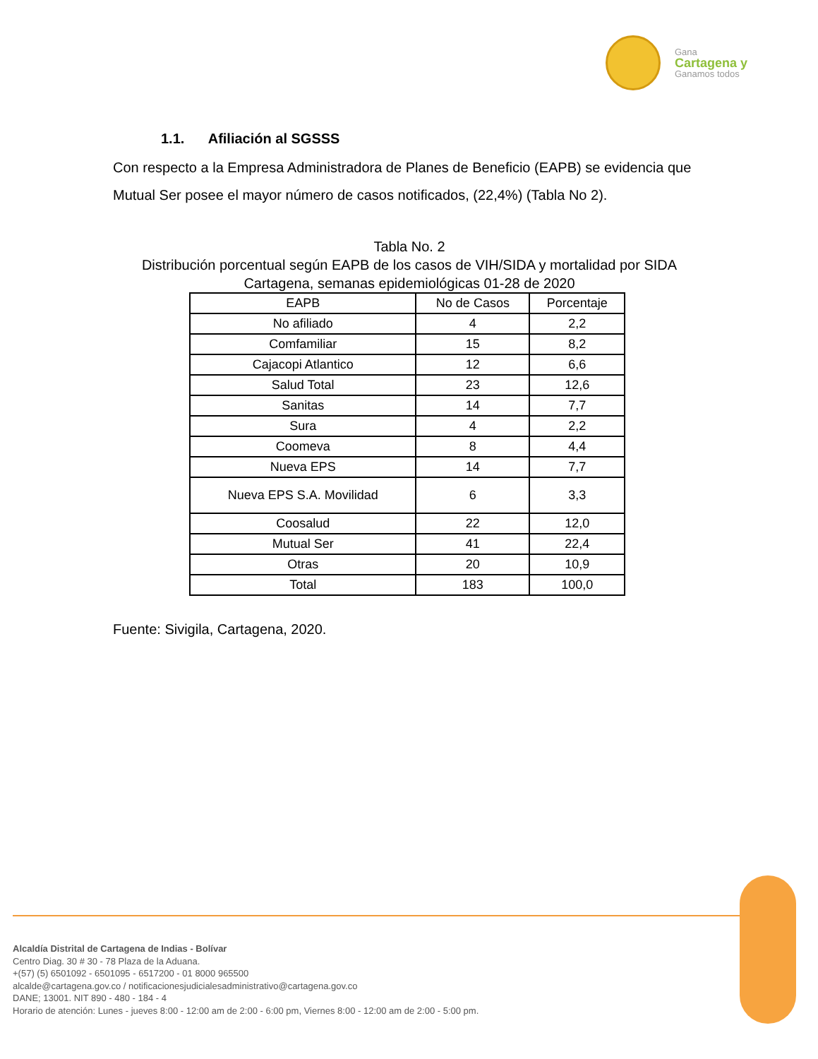Gana
Cartagena y
Ganamos todos
1.1. Afiliación al SGSSS
Con respecto a la Empresa Administradora de Planes de Beneficio (EAPB) se evidencia que Mutual Ser posee el mayor número de casos notificados, (22,4%) (Tabla No 2).
Tabla No. 2
Distribución porcentual según EAPB de los casos de VIH/SIDA y mortalidad por SIDA Cartagena, semanas epidemiológicas 01-28 de 2020
| EAPB | No de Casos | Porcentaje |
| --- | --- | --- |
| No afiliado | 4 | 2,2 |
| Comfamiliar | 15 | 8,2 |
| Cajacopi Atlantico | 12 | 6,6 |
| Salud Total | 23 | 12,6 |
| Sanitas | 14 | 7,7 |
| Sura | 4 | 2,2 |
| Coomeva | 8 | 4,4 |
| Nueva EPS | 14 | 7,7 |
| Nueva EPS S.A. Movilidad | 6 | 3,3 |
| Coosalud | 22 | 12,0 |
| Mutual Ser | 41 | 22,4 |
| Otras | 20 | 10,9 |
| Total | 183 | 100,0 |
Fuente: Sivigila, Cartagena, 2020.
Alcaldía Distrital de Cartagena de Indias - Bolívar
Centro Diag. 30 # 30 - 78 Plaza de la Aduana.
+(57) (5) 6501092 - 6501095 - 6517200 - 01 8000 965500
alcalde@cartagena.gov.co / notificacionesjudicialesadministrativo@cartagena.gov.co
DANE; 13001. NIT 890 - 480 - 184 - 4
Horario de atención: Lunes - jueves 8:00 - 12:00 am de 2:00 - 6:00 pm, Viernes 8:00 - 12:00 am de 2:00 - 5:00 pm.